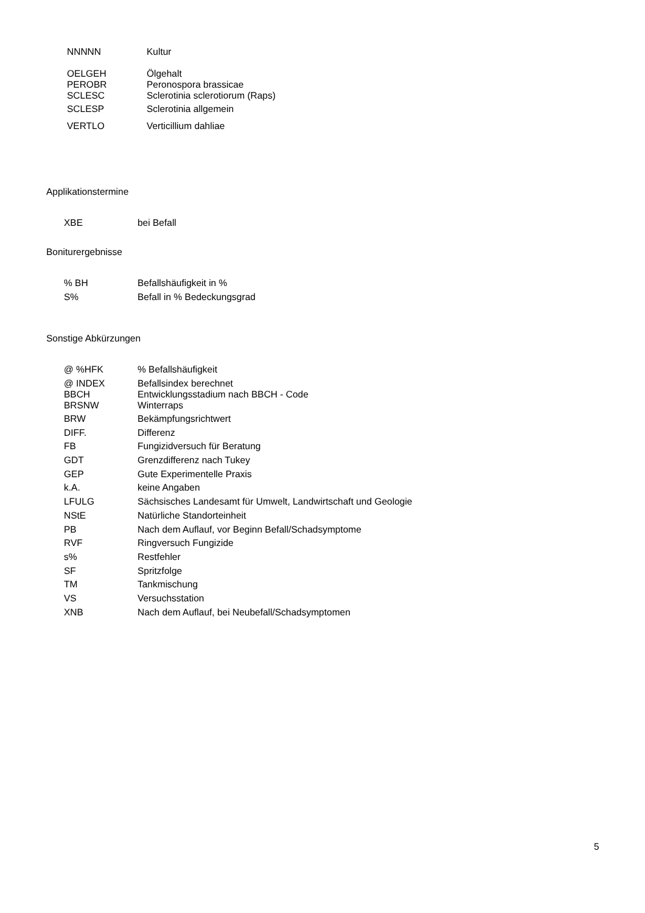| NNNNN | Kultur |
| OELGEH | Ölgehalt |
| PEROBR | Peronospora brassicae |
| SCLESC | Sclerotinia sclerotiorum (Raps) |
| SCLESP | Sclerotinia allgemein |
| VERTLO | Verticillium dahliae |
Applikationstermine
| XBE | bei Befall |
Boniturergebnisse
| % BH | Befallshäufigkeit in % |
| S% | Befall in % Bedeckungsgrad |
Sonstige Abkürzungen
| @ %HFK | % Befallshäufigkeit |
| @ INDEX | Befallsindex berechnet |
| BBCH | Entwicklungsstadium nach BBCH - Code |
| BRSNW | Winterraps |
| BRW | Bekämpfungsrichtwert |
| DIFF. | Differenz |
| FB | Fungizidversuch für Beratung |
| GDT | Grenzdifferenz nach Tukey |
| GEP | Gute Experimentelle Praxis |
| k.A. | keine Angaben |
| LFULG | Sächsisches Landesamt für Umwelt, Landwirtschaft und Geologie |
| NStE | Natürliche Standorteinheit |
| PB | Nach dem Auflauf, vor Beginn Befall/Schadsymptome |
| RVF | Ringversuch Fungizide |
| s% | Restfehler |
| SF | Spritzfolge |
| TM | Tankmischung |
| VS | Versuchsstation |
| XNB | Nach dem Auflauf, bei Neubefall/Schadsymptomen |
5